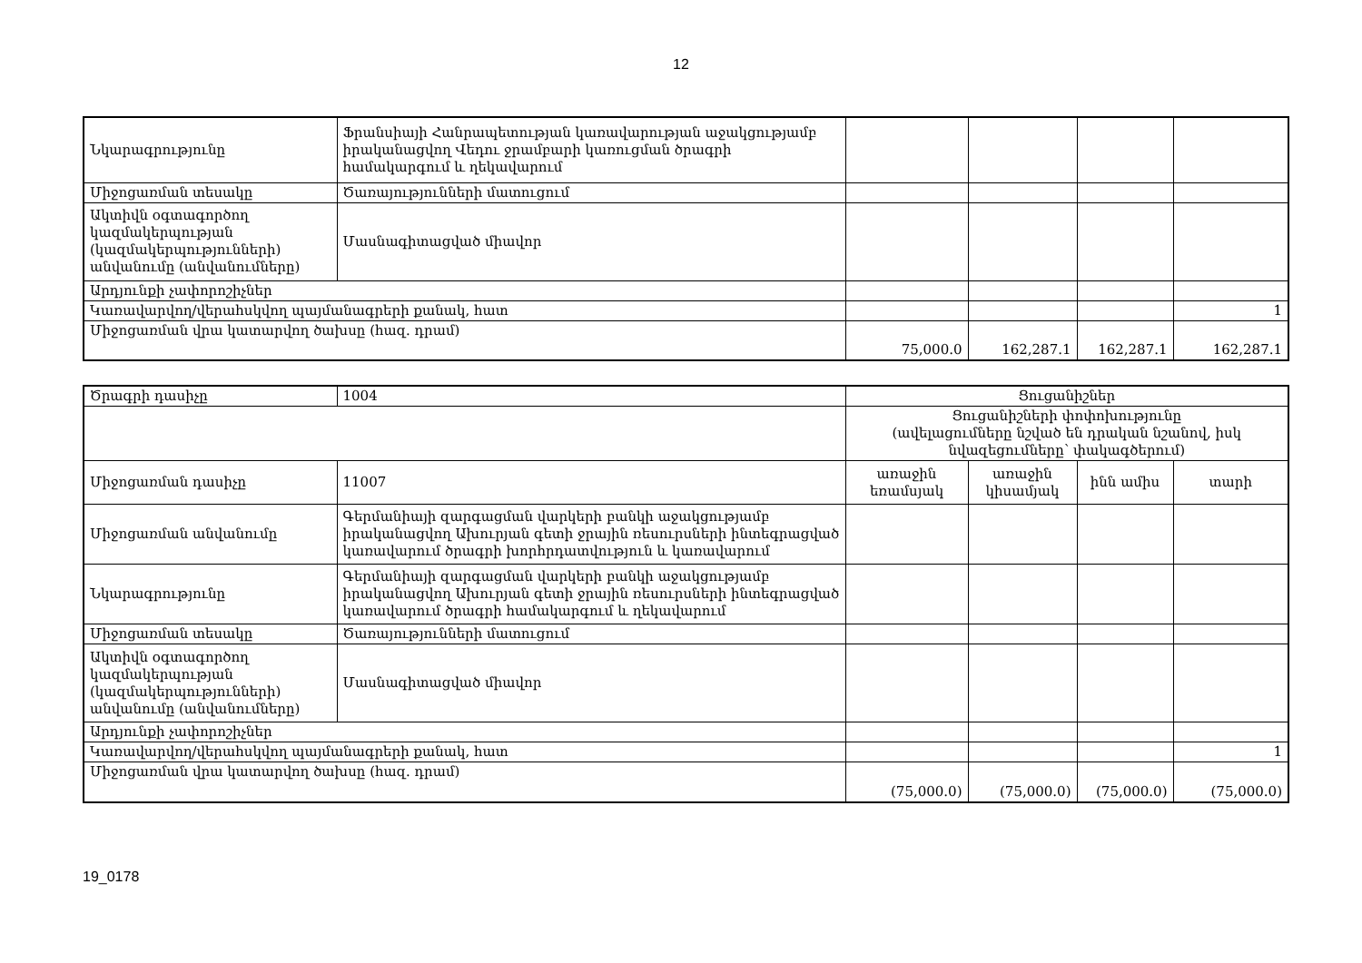12
| Նկարագրությունը | Ֆրանսիայի Հանրապետության կառավարության աջակցությամբ իրականացվող Վեդու ջրամբարի կառուցման ծրագրի համակարգում և ղեկավարում | | | | |
| Միջոցառման տեսակը | Ծառայությունների մատուցում | | | | |
| Ակտիվն օգտագործող կազմակերպության (կազմակերպությունների) անվանումը (անվանումները) | Մասնագիտացված միավոր | | | | |
| Արդյունքի չափորոշիչներ | | | | | |
| Կառավարվող/վերահսկվող պայմանագրերի քանակ, հատ | | | | | 1 |
| Միջոցառման վրա կատարվող ծախսը (հազ. դրամ) | | 75,000.0 | 162,287.1 | 162,287.1 | 162,287.1 |
| Ծրագրի դասիչը | 1004 | Ցուցանիշներ | | | |
| | | Ցուցանիշների փոփոխությունը (ավելացումները նշված են դրական նշանով, իսկ նվազեցումները՝ փակագծերում) | | | |
| Միջոցառման դասիչը | 11007 | առաջին եռամսյակ | առաջին կիսամյակ | ինն ամիս | տարի |
| Միջոցառման անվանումը | Գերմանիայի զարգացման վարկերի բանկի աջակցությամբ իրականացվող Ախուրյան գետի ջրային ռեսուրսների ինտեգրացված կառավարում ծրագրի խորհրդատվություն և կառավարում | | | | |
| Նկարագրությունը | Գերմանիայի զարգացման վարկերի բանկի աջակցությամբ իրականացվող Ախուրյան գետի ջրային ռեսուրսների ինտեգրացված կառավարում ծրագրի համակարգում և ղեկավարում | | | | |
| Միջոցառման տեսակը | Ծառայությունների մատուցում | | | | |
| Ակտիվն օգտագործող կազմակերպության (կազմակերպությունների) անվանումը (անվանումները) | Մասնագիտացված միավոր | | | | |
| Արդյունքի չափորոշիչներ | | | | | |
| Կառավարվող/վերահսկվող պայմանագրերի քանակ, հատ | | | | | 1 |
| Միջոցառման վրա կատարվող ծախսը (հազ. դրամ) | | (75,000.0) | (75,000.0) | (75,000.0) | (75,000.0) |
19_0178